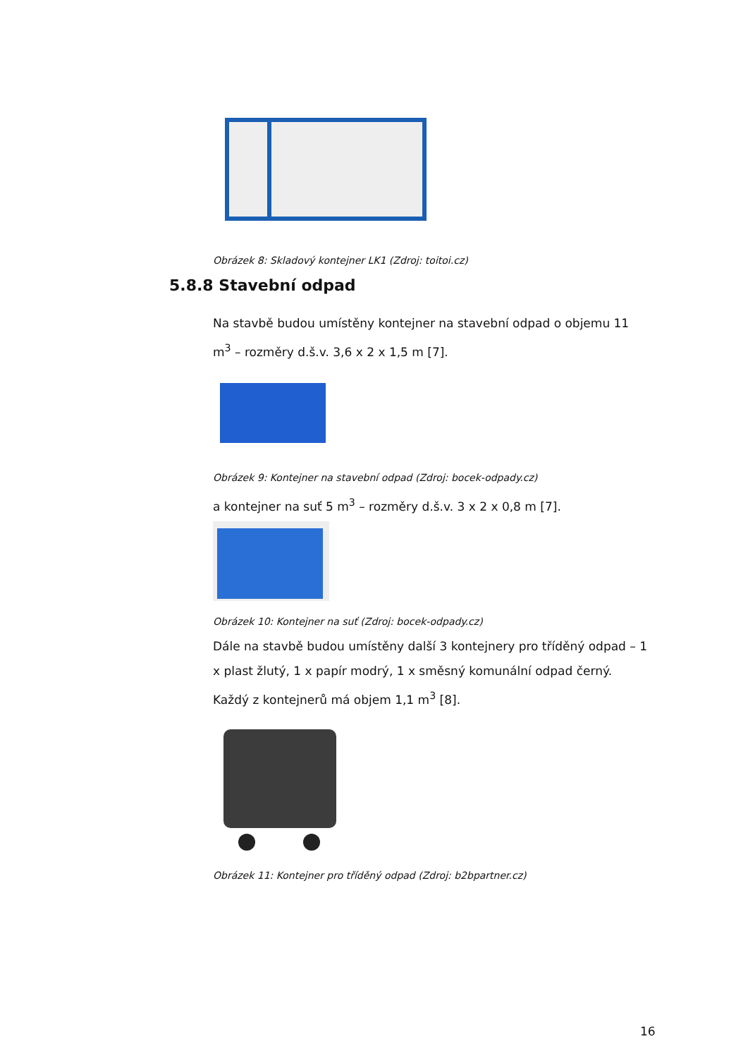Obrázek 8: Skladový kontejner LK1 (Zdroj: toitoi.cz)
5.8.8 Stavební odpad
Na stavbě budou umístěny kontejner na stavební odpad o objemu 11 m<sup>3</sup> – rozměry d.š.v. 3,6 x 2 x 1,5 m [7].
Obrázek 9: Kontejner na stavební odpad (Zdroj: bocek-odpady.cz)
a kontejner na suť 5 m<sup>3</sup> – rozměry d.š.v. 3 x 2 x 0,8 m [7].
Obrázek 10: Kontejner na suť (Zdroj: bocek-odpady.cz)
Dále na stavbě budou umístěny další 3 kontejnery pro tříděný odpad – 1 x plast žlutý, 1 x papír modrý, 1 x směsný komunální odpad černý. Každý z kontejnerů má objem 1,1 m<sup>3</sup> [8].
Obrázek 11: Kontejner pro tříděný odpad (Zdroj: b2bpartner.cz)
16